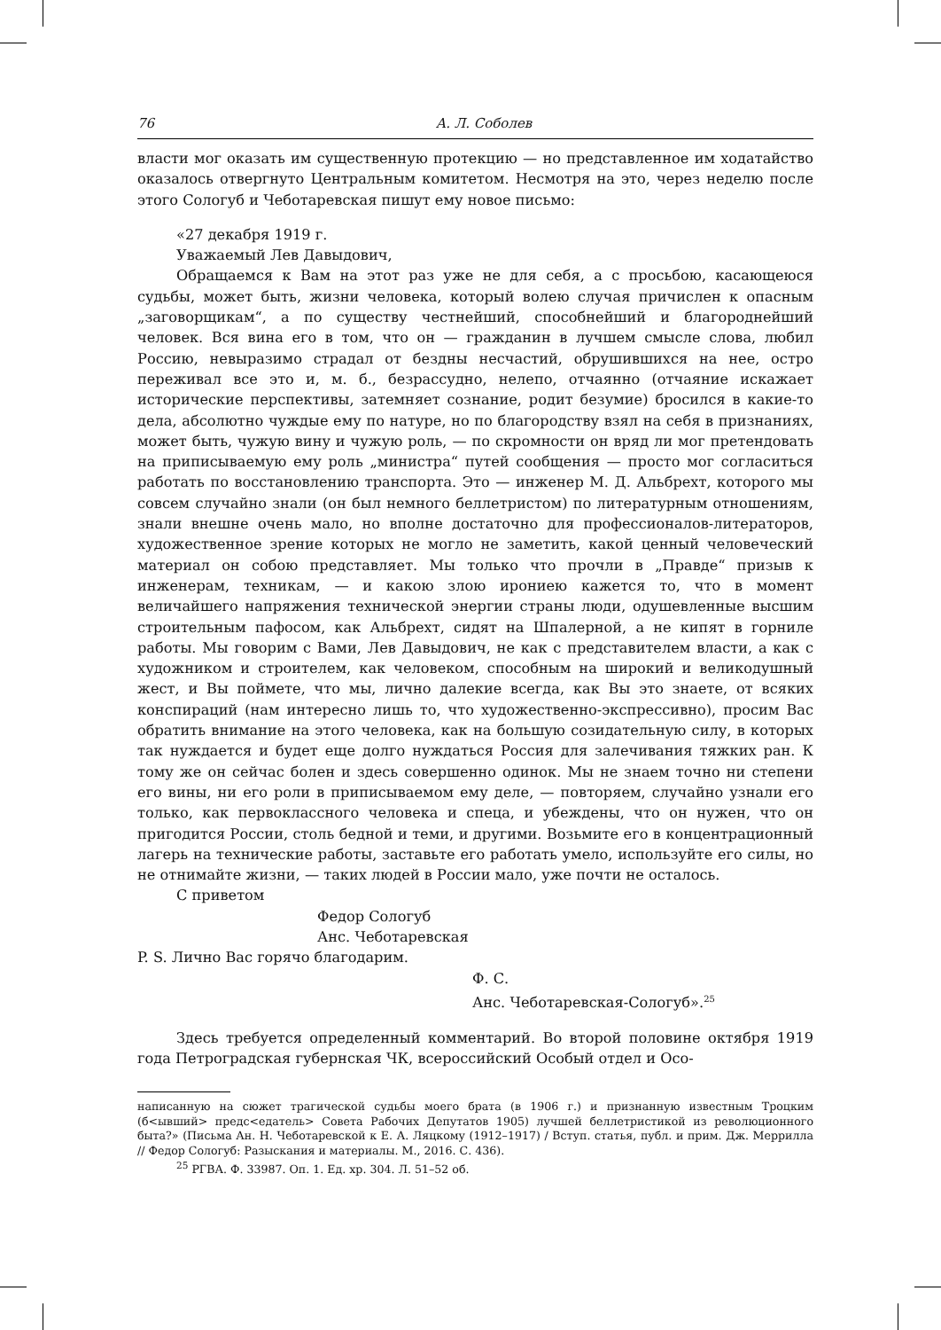76 А. Л. Соболев
власти мог оказать им существенную протекцию — но представленное им ходатайство оказалось отвергнуто Центральным комитетом. Несмотря на это, через неделю после этого Сологуб и Чеботаревская пишут ему новое письмо:
«27 декабря 1919 г.
Уважаемый Лев Давыдович,
Обращаемся к Вам на этот раз уже не для себя, а с просьбою, касающеюся судьбы, может быть, жизни человека, который волею случая причислен к опасным „заговорщикам“, а по существу честнейший, способнейший и благороднейший человек. Вся вина его в том, что он — гражданин в лучшем смысле слова, любил Россию, невыразимо страдал от бездны несчастий, обрушившихся на нее, остро переживал все это и, м. б., безрассудно, нелепо, отчаянно (отчаяние искажает исторические перспективы, затемняет сознание, родит безумие) бросился в какие-то дела, абсолютно чуждые ему по натуре, но по благородству взял на себя в признаниях, может быть, чужую вину и чужую роль, — по скромности он вряд ли мог претендовать на приписываемую ему роль „министра“ путей сообщения — просто мог согласиться работать по восстановлению транспорта. Это — инженер М. Д. Альбрехт, которого мы совсем случайно знали (он был немного беллетристом) по литературным отношениям, знали внешне очень мало, но вполне достаточно для профессионалов-литераторов, художественное зрение которых не могло не заметить, какой ценный человеческий материал он собою представляет. Мы только что прочли в „Правде“ призыв к инженерам, техникам, — и какою злою ирониею кажется то, что в момент величайшего напряжения технической энергии страны люди, одушевленные высшим строительным пафосом, как Альбрехт, сидят на Шпалерной, а не кипят в горниле работы. Мы говорим с Вами, Лев Давыдович, не как с представителем власти, а как с художником и строителем, как человеком, способным на широкий и великодушный жест, и Вы поймете, что мы, лично далекие всегда, как Вы это знаете, от всяких конспираций (нам интересно лишь то, что художественно-экспрессивно), просим Вас обратить внимание на этого человека, как на большую созидательную силу, в которых так нуждается и будет еще долго нуждаться Россия для залечивания тяжких ран. К тому же он сейчас болен и здесь совершенно одинок. Мы не знаем точно ни степени его вины, ни его роли в приписываемом ему деле, — повторяем, случайно узнали его только, как первоклассного человека и спеца, и убеждены, что он нужен, что он пригодится России, столь бедной и теми, и другими. Возьмите его в концентрационный лагерь на технические работы, заставьте его работать умело, используйте его силы, но не отнимайте жизни, — таких людей в России мало, уже почти не осталось.
С приветом
Федор Сологуб
Анс. Чеботаревская
P. S. Лично Вас горячо благодарим.
Ф. С.
Анс. Чеботаревская-Сологуб».<sup>25</sup>
Здесь требуется определенный комментарий. Во второй половине октября 1919 года Петроградская губернская ЧК, всероссийский Особый отдел и Осо-
написанную на сюжет трагической судьбы моего брата (в 1906 г.) и признанную известным Троцким (б<ывший> предс<едатель> Совета Рабочих Депутатов 1905) лучшей беллетристикой из революционного быта?» (Письма Ан. Н. Чеботаревской к Е. А. Ляцкому (1912–1917) / Вступ. статья, публ. и прим. Дж. Меррилла // Федор Сологуб: Разыскания и материалы. М., 2016. С. 436).
<sup>25</sup> РГВА. Ф. 33987. Оп. 1. Ед. хр. 304. Л. 51–52 об.